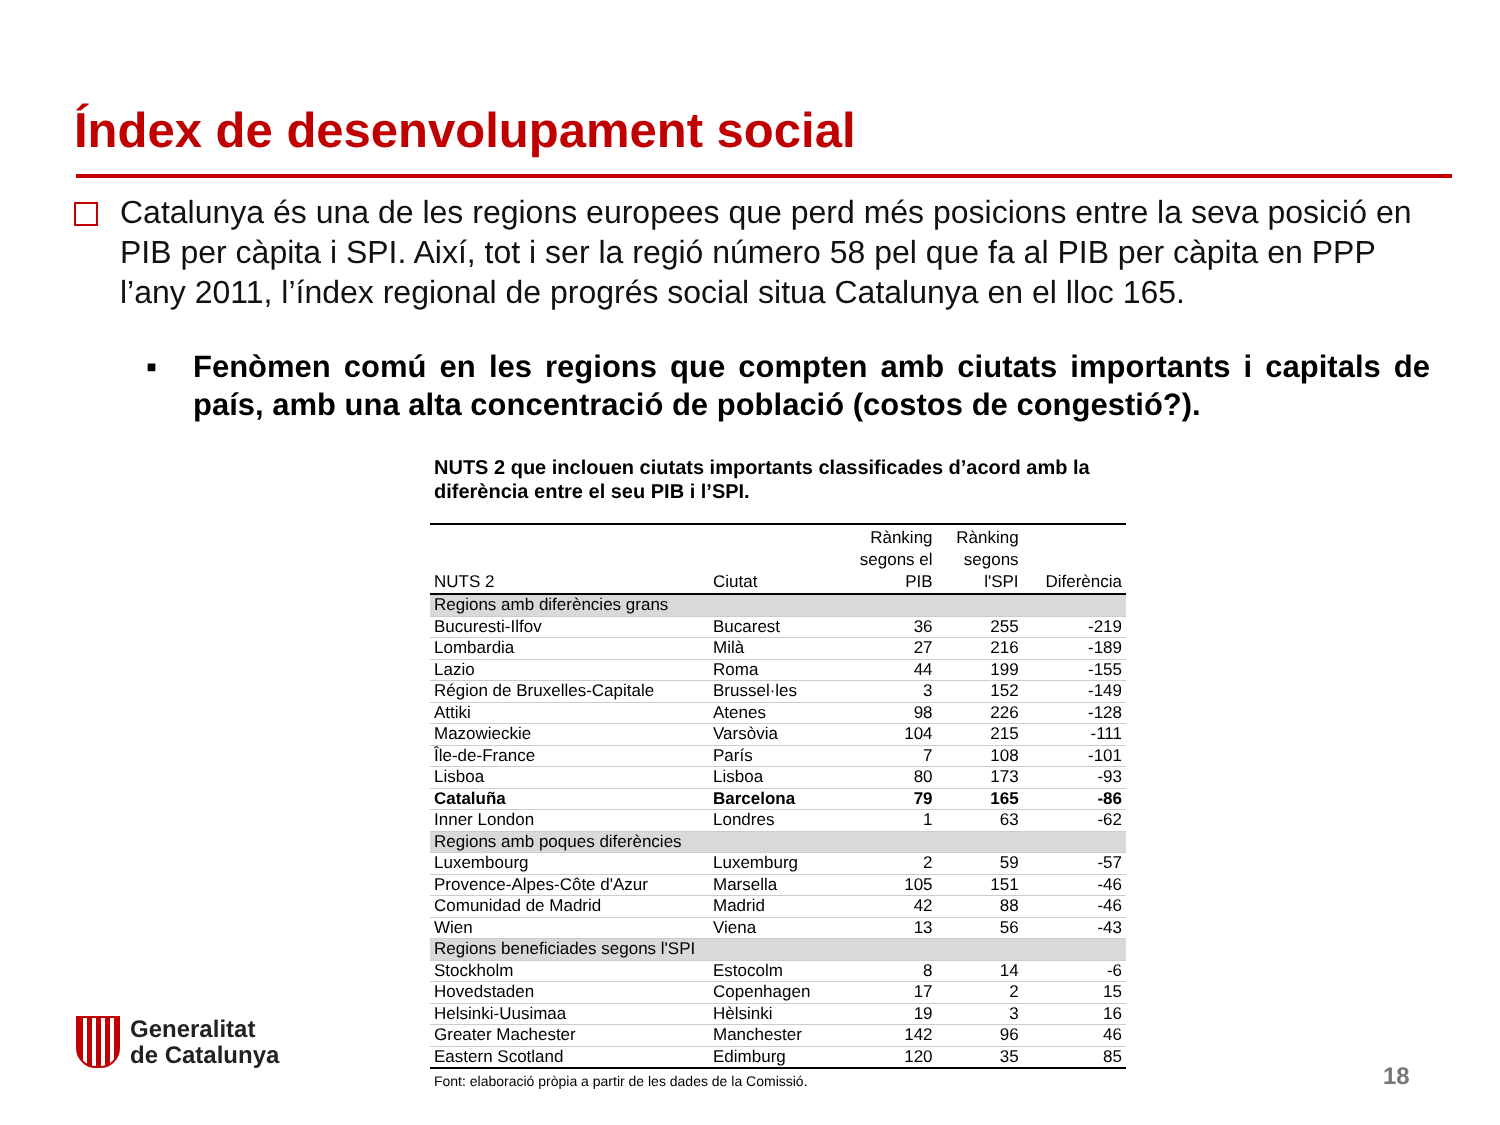Índex de desenvolupament social
Catalunya és una de les regions europees que perd més posicions entre la seva posició en PIB per càpita i SPI. Així, tot i ser la regió número 58 pel que fa al PIB per càpita en PPP l’any 2011, l’índex regional de progrés social situa Catalunya en el lloc 165.
▪ Fenòmen comú en les regions que compten amb ciutats importants i capitals de país, amb una alta concentració de població (costos de congestió?).
NUTS 2 que inclouen ciutats importants classificades d’acord amb la diferència entre el seu PIB i l’SPI.
| NUTS 2 | Ciutat | Rànking segons el PIB | Rànking segons l'SPI | Diferència |
| --- | --- | --- | --- | --- |
| Regions amb diferències grans | | | | |
| Bucuresti-Ilfov | Bucarest | 36 | 255 | -219 |
| Lombardia | Milà | 27 | 216 | -189 |
| Lazio | Roma | 44 | 199 | -155 |
| Région de Bruxelles-Capitale | Brussel·les | 3 | 152 | -149 |
| Attiki | Atenes | 98 | 226 | -128 |
| Mazowieckie | Varsòvia | 104 | 215 | -111 |
| Île-de-France | París | 7 | 108 | -101 |
| Lisboa | Lisboa | 80 | 173 | -93 |
| Cataluña | Barcelona | 79 | 165 | -86 |
| Inner London | Londres | 1 | 63 | -62 |
| Regions amb poques diferències | | | | |
| Luxembourg | Luxemburg | 2 | 59 | -57 |
| Provence-Alpes-Côte d'Azur | Marsella | 105 | 151 | -46 |
| Comunidad de Madrid | Madrid | 42 | 88 | -46 |
| Wien | Viena | 13 | 56 | -43 |
| Regions beneficiades segons l'SPI | | | | |
| Stockholm | Estocolm | 8 | 14 | -6 |
| Hovedstaden | Copenhagen | 17 | 2 | 15 |
| Helsinki-Uusimaa | Hèlsinki | 19 | 3 | 16 |
| Greater Machester | Manchester | 142 | 96 | 46 |
| Eastern Scotland | Edimburg | 120 | 35 | 85 |
Font: elaboració pròpia a partir de les dades de la Comissió.
Generalitat
de Catalunya
18